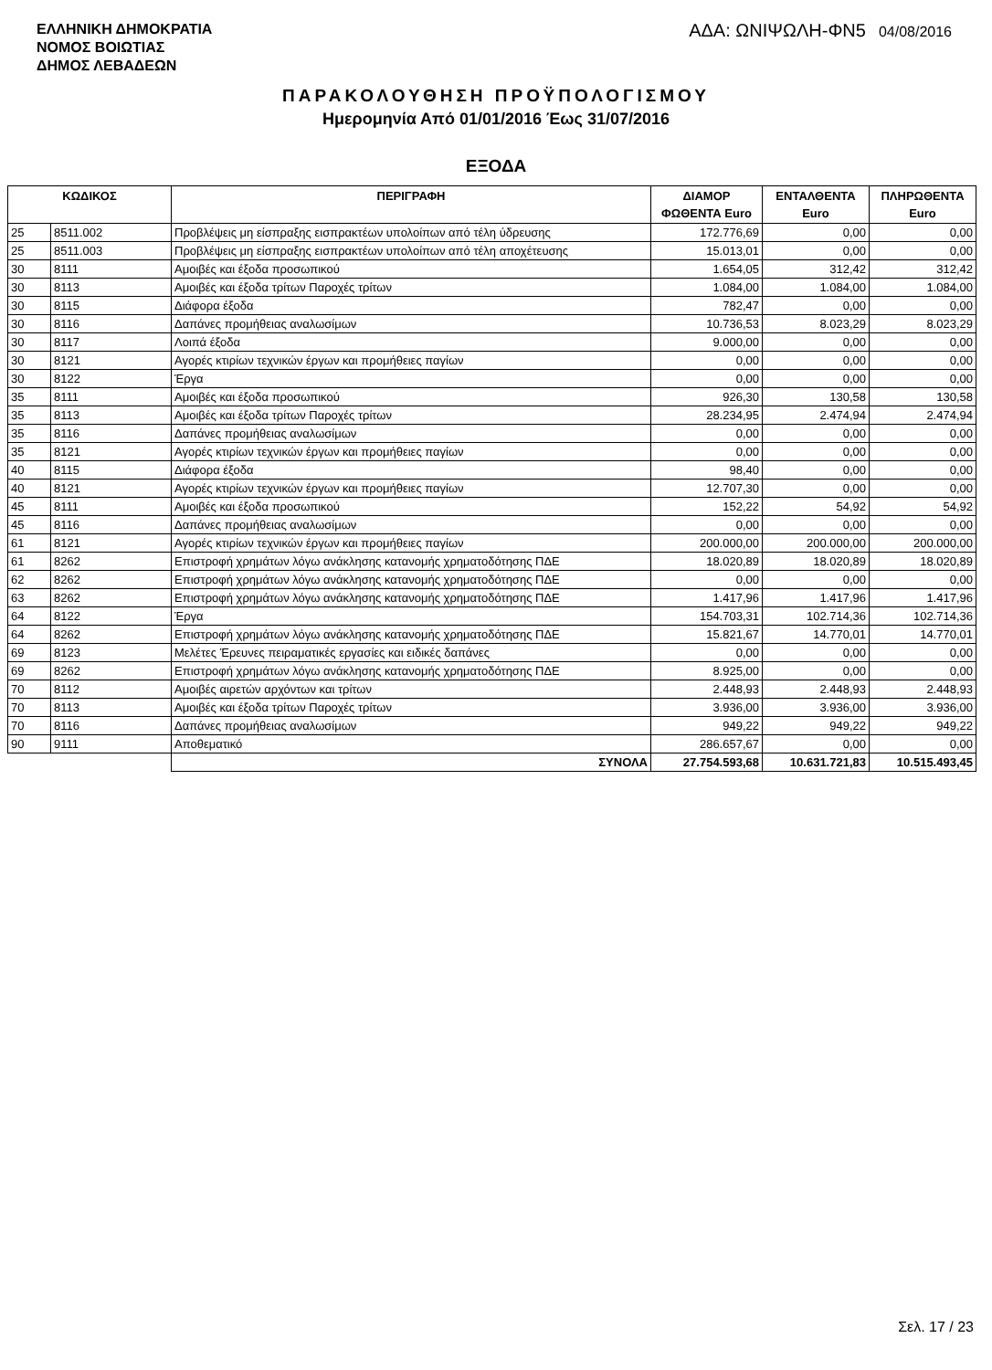ΕΛΛΗΝΙΚΗ ΔΗΜΟΚΡΑΤΙΑ
ΝΟΜΟΣ ΒΟΙΩΤΙΑΣ
ΔΗΜΟΣ ΛΕΒΑΔΕΩΝ
ΑΔΑ: ΩΝΙΨΩΛΗ-ΦΝ5 04/08/2016
ΠΑΡΑΚΟΛΟΥΘΗΣΗ ΠΡΟΫΠΟΛΟΓΙΣΜΟΥ
Ημερομηνία Από 01/01/2016 Έως 31/07/2016
ΕΞΟΔΑ
| ΚΩΔΙΚΟΣ | | ΠΕΡΙΓΡΑΦΗ | ΔΙΑΜΟΡ ΦΩΘΕΝΤΑ Euro | ΕΝΤΑΛΘΕΝΤΑ Euro | ΠΛΗΡΩΘΕΝΤΑ Euro |
| --- | --- | --- | --- | --- | --- |
| 25 | 8511.002 | Προβλέψεις μη είσπραξης εισπρακτέων υπολοίπων από τέλη ύδρευσης | 172.776,69 | 0,00 | 0,00 |
| 25 | 8511.003 | Προβλέψεις μη είσπραξης εισπρακτέων υπολοίπων από τέλη αποχέτευσης | 15.013,01 | 0,00 | 0,00 |
| 30 | 8111 | Αμοιβές και έξοδα προσωπικού | 1.654,05 | 312,42 | 312,42 |
| 30 | 8113 | Αμοιβές και έξοδα τρίτων Παροχές τρίτων | 1.084,00 | 1.084,00 | 1.084,00 |
| 30 | 8115 | Διάφορα έξοδα | 782,47 | 0,00 | 0,00 |
| 30 | 8116 | Δαπάνες προμήθειας αναλωσίμων | 10.736,53 | 8.023,29 | 8.023,29 |
| 30 | 8117 | Λοιπά έξοδα | 9.000,00 | 0,00 | 0,00 |
| 30 | 8121 | Αγορές κτιρίων τεχνικών έργων και προμήθειες παγίων | 0,00 | 0,00 | 0,00 |
| 30 | 8122 | Έργα | 0,00 | 0,00 | 0,00 |
| 35 | 8111 | Αμοιβές και έξοδα προσωπικού | 926,30 | 130,58 | 130,58 |
| 35 | 8113 | Αμοιβές και έξοδα τρίτων Παροχές τρίτων | 28.234,95 | 2.474,94 | 2.474,94 |
| 35 | 8116 | Δαπάνες προμήθειας αναλωσίμων | 0,00 | 0,00 | 0,00 |
| 35 | 8121 | Αγορές κτιρίων τεχνικών έργων και προμήθειες παγίων | 0,00 | 0,00 | 0,00 |
| 40 | 8115 | Διάφορα έξοδα | 98,40 | 0,00 | 0,00 |
| 40 | 8121 | Αγορές κτιρίων τεχνικών έργων και προμήθειες παγίων | 12.707,30 | 0,00 | 0,00 |
| 45 | 8111 | Αμοιβές και έξοδα προσωπικού | 152,22 | 54,92 | 54,92 |
| 45 | 8116 | Δαπάνες προμήθειας αναλωσίμων | 0,00 | 0,00 | 0,00 |
| 61 | 8121 | Αγορές κτιρίων τεχνικών έργων και προμήθειες παγίων | 200.000,00 | 200.000,00 | 200.000,00 |
| 61 | 8262 | Επιστροφή χρημάτων λόγω ανάκλησης κατανομής χρηματοδότησης ΠΔΕ | 18.020,89 | 18.020,89 | 18.020,89 |
| 62 | 8262 | Επιστροφή χρημάτων λόγω ανάκλησης κατανομής χρηματοδότησης ΠΔΕ | 0,00 | 0,00 | 0,00 |
| 63 | 8262 | Επιστροφή χρημάτων λόγω ανάκλησης κατανομής χρηματοδότησης ΠΔΕ | 1.417,96 | 1.417,96 | 1.417,96 |
| 64 | 8122 | Έργα | 154.703,31 | 102.714,36 | 102.714,36 |
| 64 | 8262 | Επιστροφή χρημάτων λόγω ανάκλησης κατανομής χρηματοδότησης ΠΔΕ | 15.821,67 | 14.770,01 | 14.770,01 |
| 69 | 8123 | Μελέτες Έρευνες πειραματικές εργασίες και ειδικές δαπάνες | 0,00 | 0,00 | 0,00 |
| 69 | 8262 | Επιστροφή χρημάτων λόγω ανάκλησης κατανομής χρηματοδότησης ΠΔΕ | 8.925,00 | 0,00 | 0,00 |
| 70 | 8112 | Αμοιβές αιρετών αρχόντων και τρίτων | 2.448,93 | 2.448,93 | 2.448,93 |
| 70 | 8113 | Αμοιβές και έξοδα τρίτων Παροχές τρίτων | 3.936,00 | 3.936,00 | 3.936,00 |
| 70 | 8116 | Δαπάνες προμήθειας αναλωσίμων | 949,22 | 949,22 | 949,22 |
| 90 | 9111 | Αποθεματικό | 286.657,67 | 0,00 | 0,00 |
| | | ΣΥΝΟΛΑ | 27.754.593,68 | 10.631.721,83 | 10.515.493,45 |
Σελ. 17 / 23